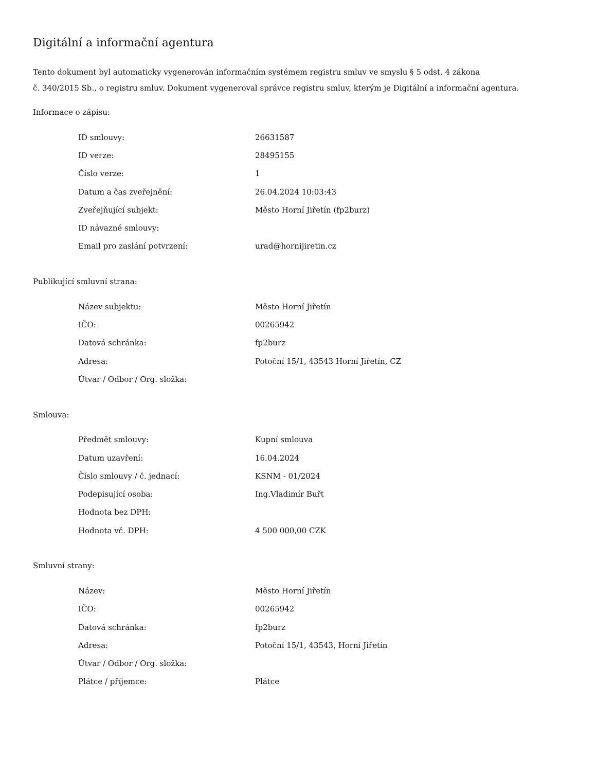Digitální a informační agentura
Tento dokument byl automaticky vygenerován informačním systémem registru smluv ve smyslu § 5 odst. 4 zákona
č. 340/2015 Sb., o registru smluv. Dokument vygeneroval správce registru smluv, kterým je Digitální a informační agentura.
Informace o zápisu:
| ID smlouvy: | 26631587 |
| ID verze: | 28495155 |
| Číslo verze: | 1 |
| Datum a čas zveřejnění: | 26.04.2024 10:03:43 |
| Zveřejňující subjekt: | Město Horní Jiřetín (fp2burz) |
| ID návazné smlouvy: | |
| Email pro zaslání potvrzení: | urad@hornijiretin.cz |
Publikující smluvní strana:
| Název subjektu: | Město Horní Jiřetín |
| IČO: | 00265942 |
| Datová schránka: | fp2burz |
| Adresa: | Potoční 15/1, 43543 Horní Jiřetín, CZ |
| Útvar / Odbor / Org. složka: | |
Smlouva:
| Předmět smlouvy: | Kupní smlouva |
| Datum uzavření: | 16.04.2024 |
| Číslo smlouvy / č. jednací: | KSNM - 01/2024 |
| Podepisující osoba: | Ing.Vladimír Buřt |
| Hodnota bez DPH: | |
| Hodnota vč. DPH: | 4 500 000,00 CZK |
Smluvní strany:
| Název: | Město Horní Jiřetín |
| IČO: | 00265942 |
| Datová schránka: | fp2burz |
| Adresa: | Potoční 15/1, 43543, Horní Jiřetín |
| Útvar / Odbor / Org. složka: | |
| Plátce / příjemce: | Plátce |